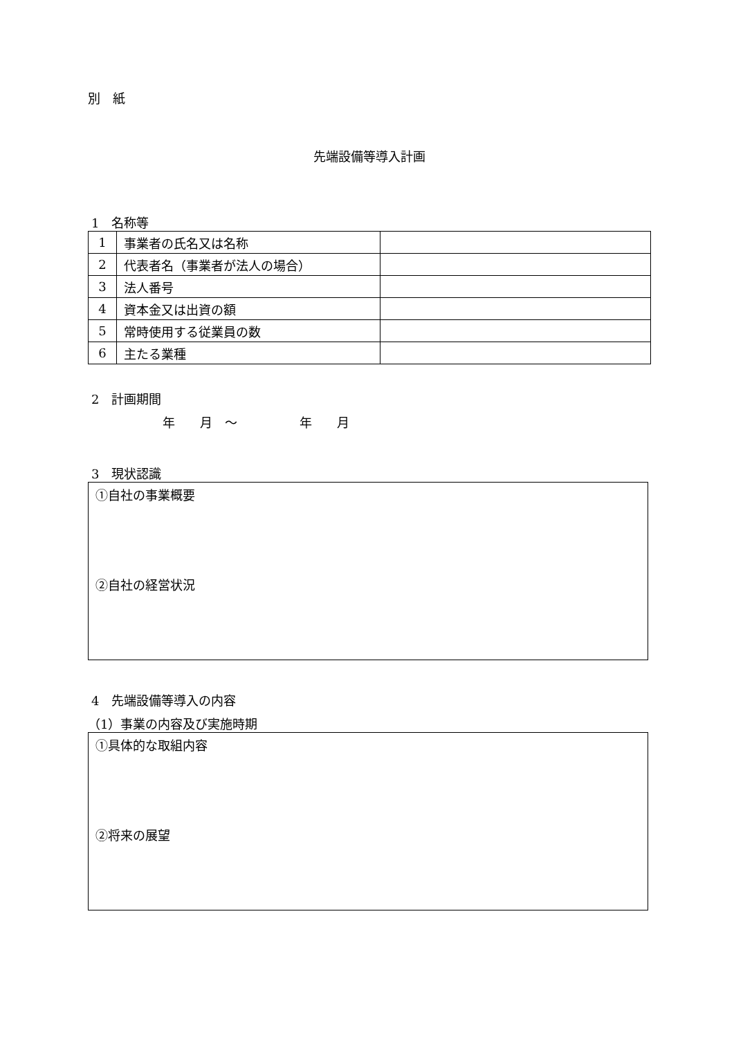別　紙
先端設備等導入計画
1　名称等
| 1 | 事業者の氏名又は名称 | |
| 2 | 代表者名（事業者が法人の場合） | |
| 3 | 法人番号 | |
| 4 | 資本金又は出資の額 | |
| 5 | 常時使用する従業員の数 | |
| 6 | 主たる業種 | |
2　計画期間
年　　月　～　　　　　年　　月
3　現状認識
①自社の事業概要
②自社の経営状況
4　先端設備等導入の内容
（1）事業の内容及び実施時期
①具体的な取組内容
②将来の展望